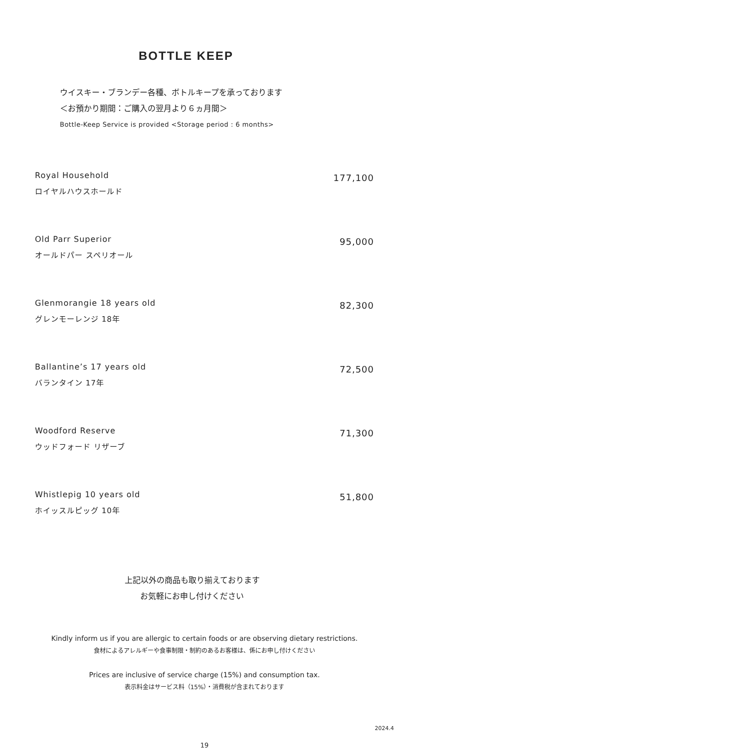BOTTLE KEEP
ウイスキー・ブランデー各種、ボトルキープを承っております
＜お預かり期間：ご購入の翌月より６ヵ月間＞
Bottle-Keep Service is provided <Storage period : 6 months>
Royal Household
ロイヤルハウスホールド
177,100
Old Parr Superior
オールドパー スペリオール
95,000
Glenmorangie 18 years old
グレンモーレンジ 18年
82,300
Ballantine’s 17 years old
バランタイン 17年
72,500
Woodford Reserve
ウッドフォード リザーブ
71,300
Whistlepig 10 years old
ホイッスルピッグ 10年
51,800
上記以外の商品も取り揃えております
お気軽にお申し付けください
Kindly inform us if you are allergic to certain foods or are observing dietary restrictions.
食材によるアレルギーや食事制限・制約のあるお客様は、係にお申し付けください
Prices are inclusive of service charge (15%) and consumption tax.
表示料金はサービス料（15%）・消費税が含まれております
2024.4
19